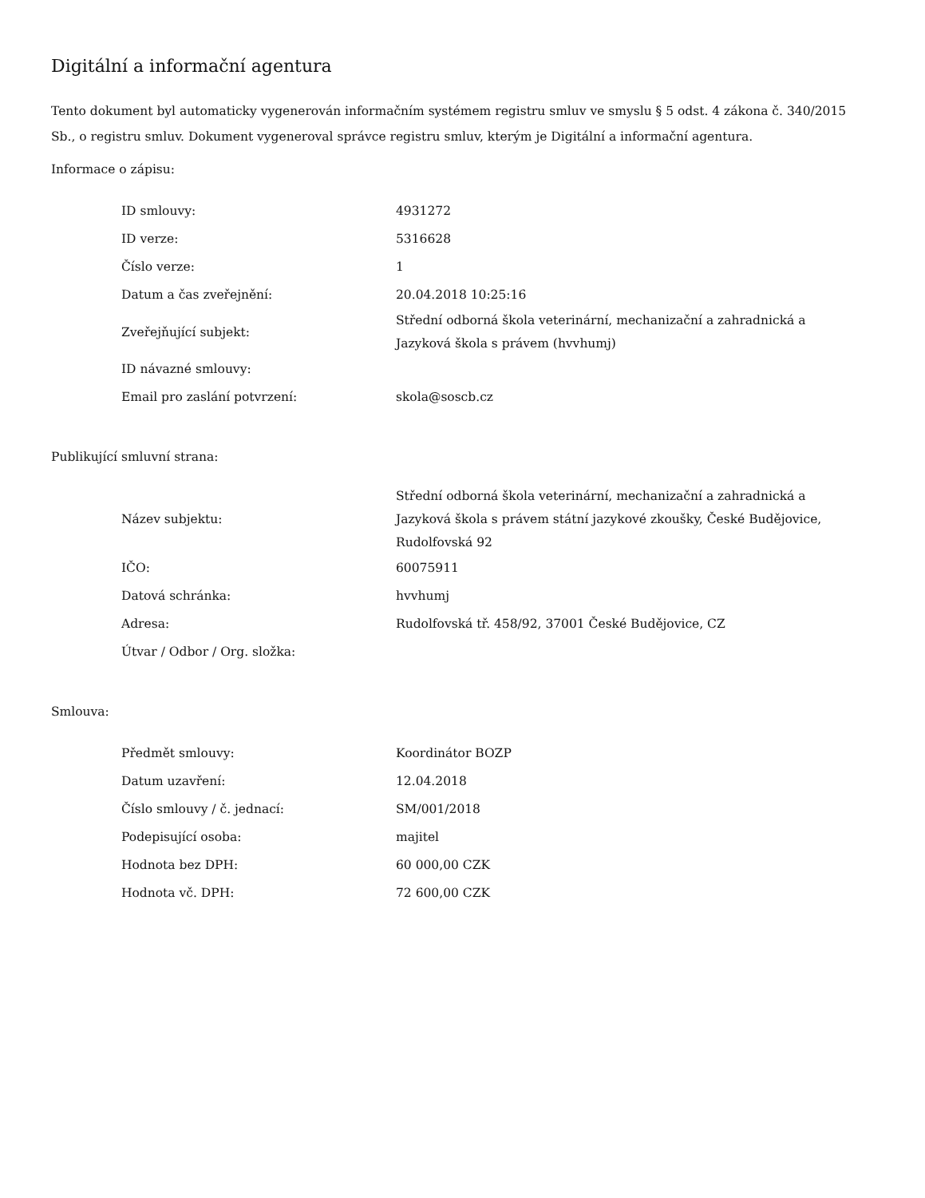Digitální a informační agentura
Tento dokument byl automaticky vygenerován informačním systémem registru smluv ve smyslu § 5 odst. 4 zákona č. 340/2015 Sb., o registru smluv. Dokument vygeneroval správce registru smluv, kterým je Digitální a informační agentura.
Informace o zápisu:
| ID smlouvy: | 4931272 |
| ID verze: | 5316628 |
| Číslo verze: | 1 |
| Datum a čas zveřejnění: | 20.04.2018 10:25:16 |
| Zveřejňující subjekt: | Střední odborná škola veterinární, mechanizační a zahradnická a Jazyková škola s právem (hvvhumj) |
| ID návazné smlouvy: | |
| Email pro zaslání potvrzení: | skola@soscb.cz |
Publikující smluvní strana:
| Název subjektu: | Střední odborná škola veterinární, mechanizační a zahradnická a Jazyková škola s právem státní jazykové zkoušky, České Budějovice, Rudolfovská 92 |
| IČO: | 60075911 |
| Datová schránka: | hvvhumj |
| Adresa: | Rudolfovská tř. 458/92, 37001 České Budějovice, CZ |
| Útvar / Odbor / Org. složka: | |
Smlouva:
| Předmět smlouvy: | Koordinátor BOZP |
| Datum uzavření: | 12.04.2018 |
| Číslo smlouvy / č. jednací: | SM/001/2018 |
| Podepisující osoba: | majitel |
| Hodnota bez DPH: | 60 000,00 CZK |
| Hodnota vč. DPH: | 72 600,00 CZK |